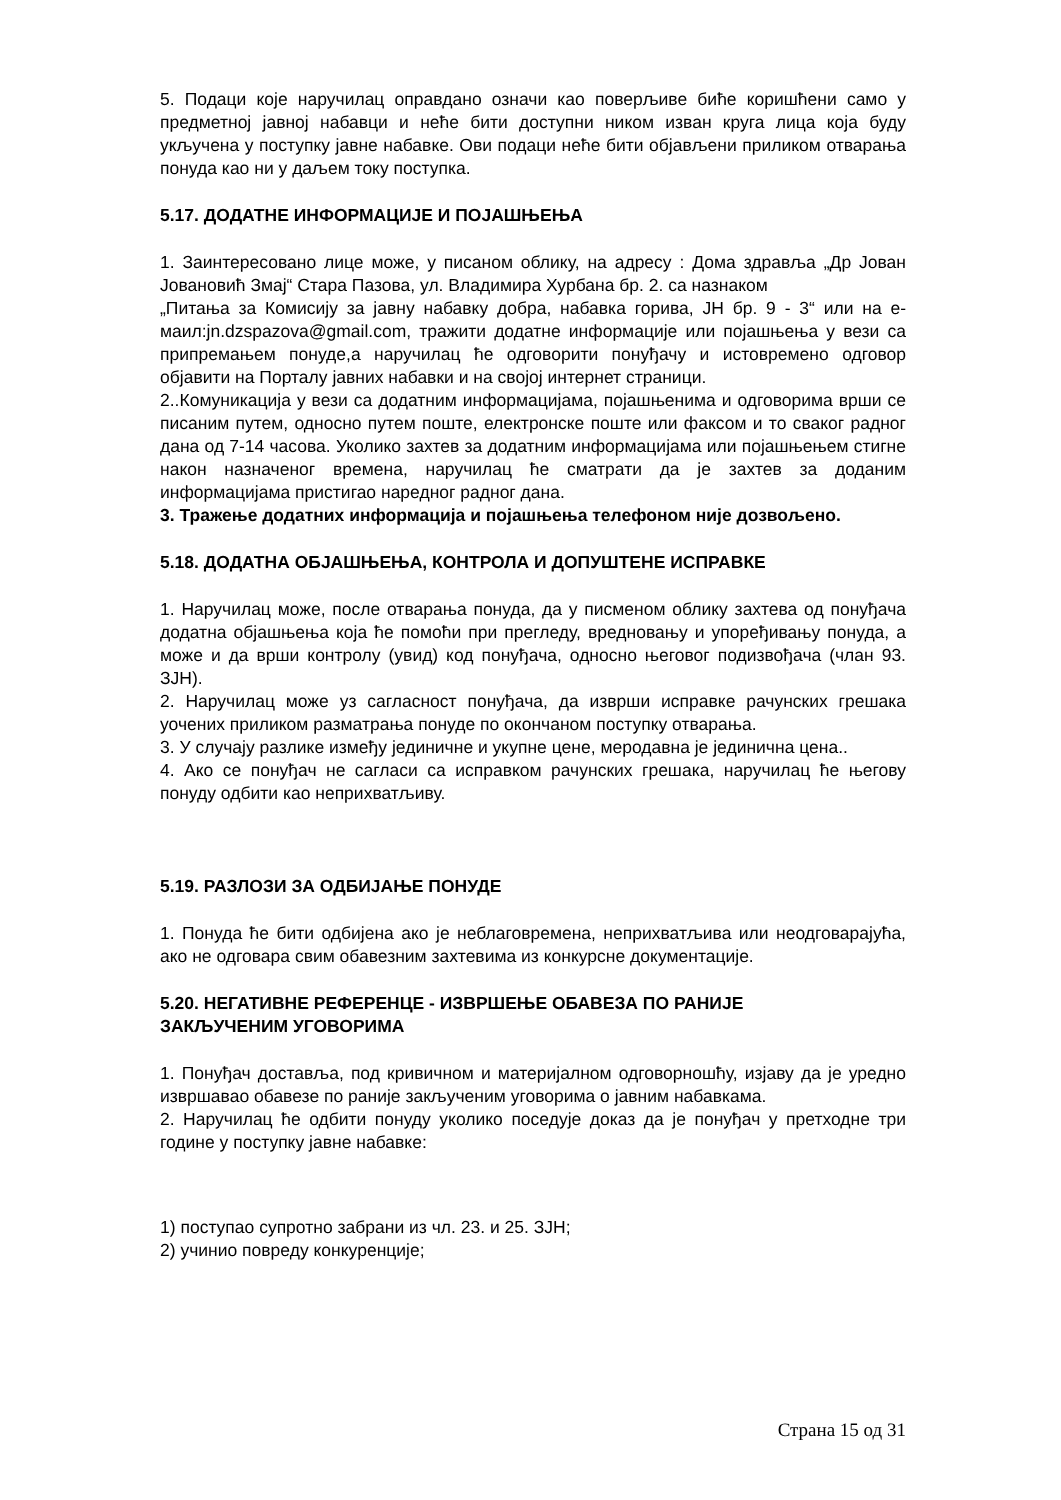5. Подаци које наручилац оправдано означи као поверљиве биће коришћени само у предметној јавној набавци и неће бити доступни ником изван круга лица која буду укључена у поступку јавне набавке. Ови подаци неће бити објављени приликом отварања понуда као ни у даљем току поступка.
5.17. ДОДАТНЕ ИНФОРМАЦИЈЕ И ПОЈАШЊЕЊА
1. Заинтересовано лице може, у писаном облику, на адресу : Дома здравља „Др Јован Јовановић Змај“ Стара Пазова, ул. Владимира Хурбана бр. 2. са назнаком
„Питања за Комисију за јавну набавку добра, набавка горива, ЈН бр. 9 - 3“ или на е-маил:jn.dzspazova@gmail.com, тражити додатне информације или појашњења у вези са припремањем понуде,а наручилац ће одговорити понуђачу и истовремено одговор објавити на Порталу јавних набавки и на својој интернет страници.
2..Комуникација у вези са додатним информацијама, појашњенима и одговорима врши се писаним путем, односно путем поште, електронске поште или факсом и то сваког радног дана од 7-14 часова. Уколико захтев за додатним информацијама или појашњењем стигне након назначеног времена, наручилац ће сматрати да је захтев за доданим информацијама пристигао наредног радног дана.
3. Тражење додатних информација и појашњења телефоном није дозвољено.
5.18. ДОДАТНА ОБЈАШЊЕЊА, КОНТРОЛА И ДОПУШТЕНЕ ИСПРАВКЕ
1. Наручилац може, после отварања понуда, да у писменом облику захтева од понуђача додатна објашњења која ће помоћи при прегледу, вредновању и упоређивању понуда, а може и да врши контролу (увид) код понуђача, односно његовог подизвођача (члан 93. ЗЈН).
2. Наручилац може уз сагласност понуђача, да изврши исправке рачунских грешака уочених приликом разматрања понуде по окончаном поступку отварања.
3. У случају разлике између јединичне и укупне цене, меродавна је јединична цена..
4. Ако се понуђач не сагласи са исправком рачунских грешака, наручилац ће његову понуду одбити као неприхватљиву.
5.19. РАЗЛОЗИ ЗА ОДБИЈАЊЕ ПОНУДЕ
1. Понуда ће бити одбијена ако је неблаговремена, неприхватљива или неодговарајућа, ако не одговара свим обавезним захтевима из конкурсне документације.
5.20. НЕГАТИВНЕ РЕФЕРЕНЦЕ - ИЗВРШЕЊЕ ОБАВЕЗА ПО РАНИЈЕ
ЗАКЉУЧЕНИМ УГОВОРИМА
1. Понуђач доставља, под кривичном и материјалном одговорношћу, изјаву да је уредно извршавао обавезе по раније закљученим уговорима о јавним набавкама.
2. Наручилац ће одбити понуду уколико поседује доказ да је понуђач у претходне три године у поступку јавне набавке:
1) поступао супротно забрани из чл. 23. и 25. ЗЈН;
2) учинио повреду конкуренције;
Страна 15 од 31